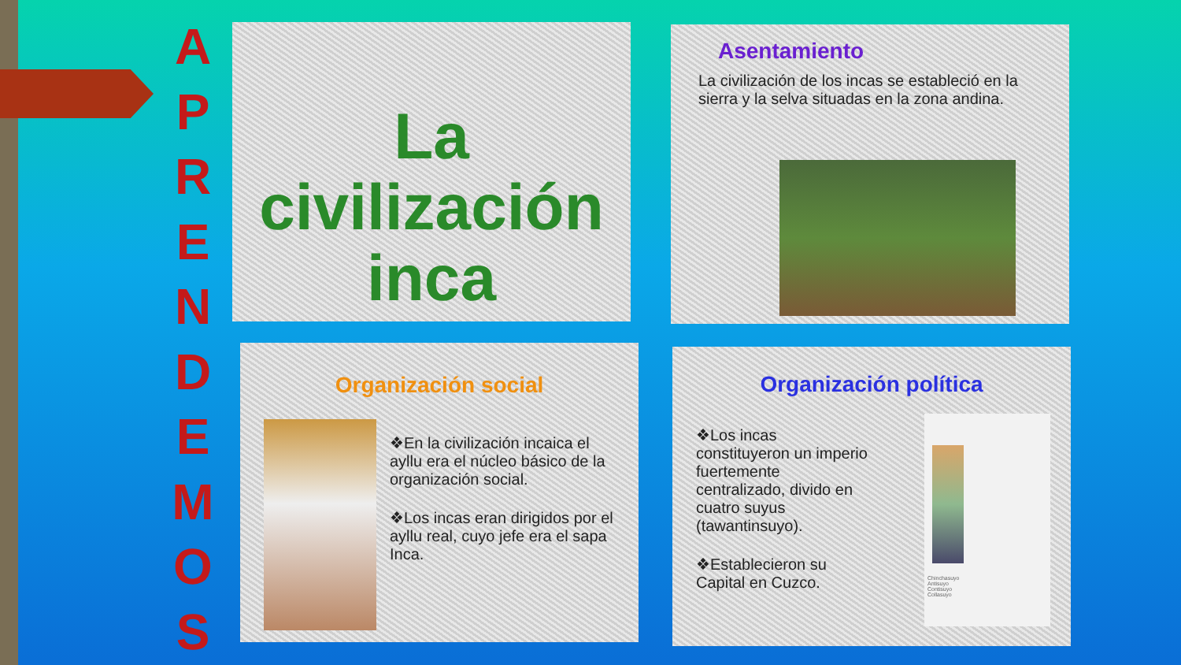APRENDEMOS
La civilización
inca
Asentamiento
La civilización de los incas se estableció en la sierra y la selva situadas en la zona andina.
Organización social
❖En la civilización incaica el ayllu era el núcleo básico de la organización social.
❖Los incas eran dirigidos por el ayllu real, cuyo jefe era el sapa Inca.
Organización política
❖Los incas constituyeron un imperio fuertemente centralizado, divido en cuatro suyus (tawantinsuyo).
❖Establecieron su Capital en Cuzco.
Chinchasuyo
Antisuyo
Contisuyo
Collasuyo